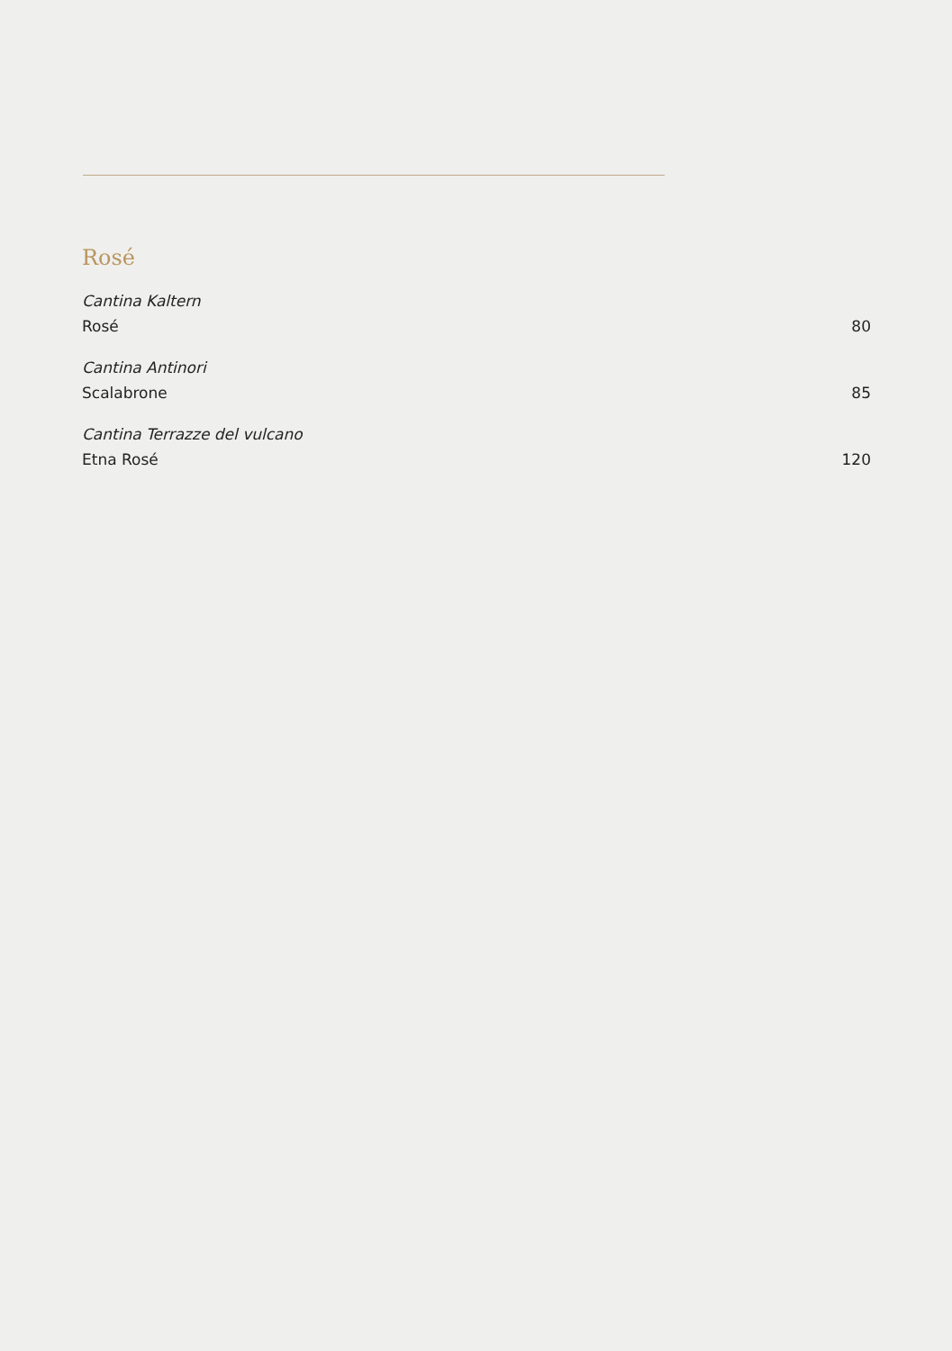Rosé
Cantina Kaltern
Rosé
80
Cantina Antinori
Scalabrone
85
Cantina Terrazze del vulcano
Etna Rosé
120